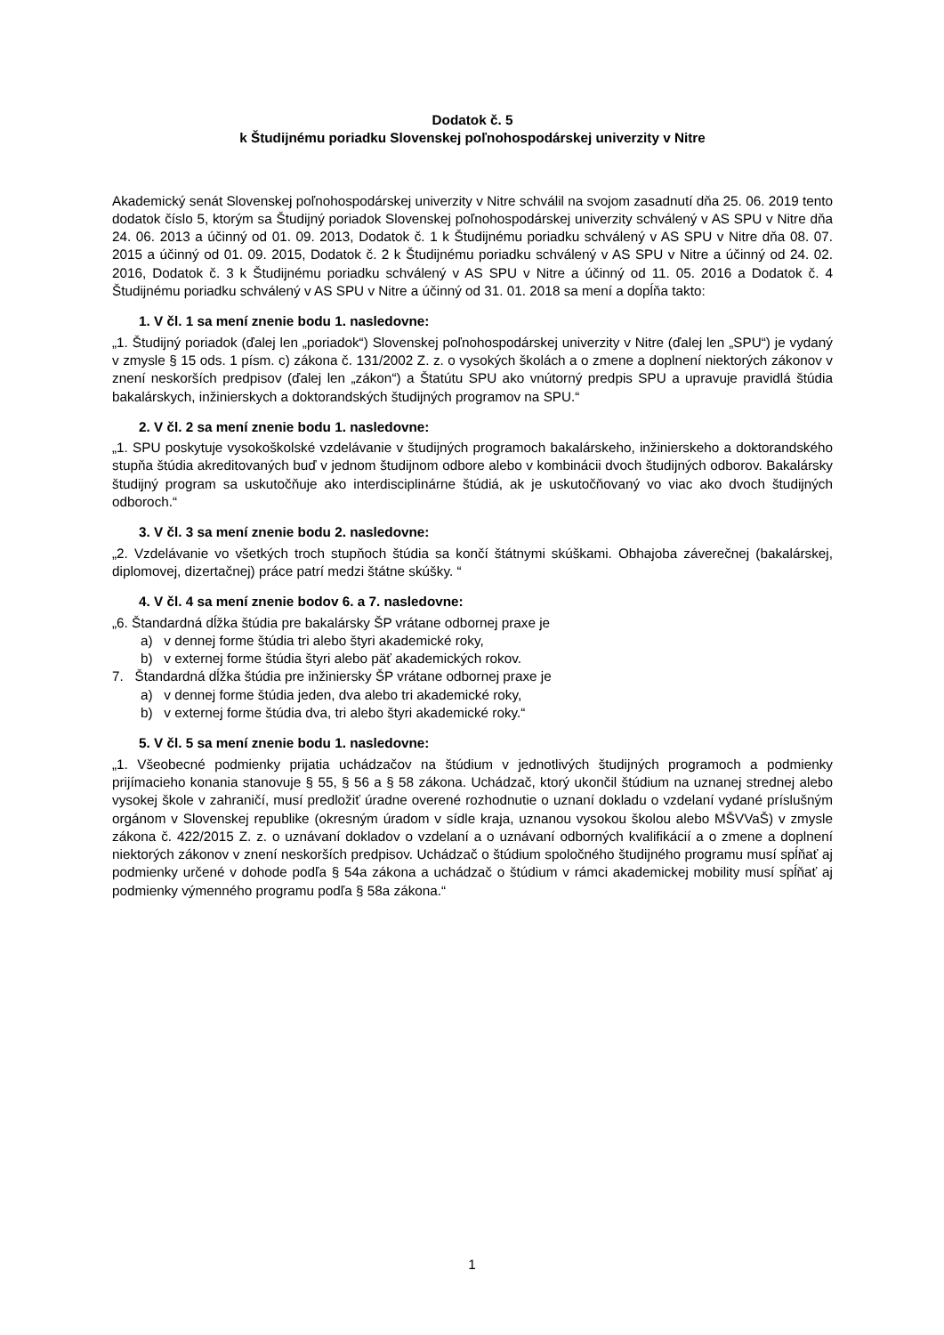Dodatok č. 5
k Študijnému poriadku Slovenskej poľnohospodárskej univerzity v Nitre
Akademický senát Slovenskej poľnohospodárskej univerzity v Nitre schválil na svojom zasadnutí dňa 25. 06. 2019 tento dodatok číslo 5, ktorým sa Študijný poriadok Slovenskej poľnohospodárskej univerzity schválený v AS SPU v Nitre dňa 24. 06. 2013 a účinný od 01. 09. 2013, Dodatok č. 1 k Študijnému poriadku schválený v AS SPU v Nitre dňa 08. 07. 2015 a účinný od 01. 09. 2015, Dodatok č. 2 k Študijnému poriadku schválený v AS SPU v Nitre a účinný od 24. 02. 2016, Dodatok č. 3 k Študijnému poriadku schválený v AS SPU v Nitre a účinný od 11. 05. 2016 a Dodatok č. 4 Študijnému poriadku schválený v AS SPU v Nitre a účinný od 31. 01. 2018 sa mení a dopĺňa takto:
1. V čl. 1 sa mení znenie bodu 1. nasledovne:
„1. Študijný poriadok (ďalej len „poriadok“) Slovenskej poľnohospodárskej univerzity v Nitre (ďalej len „SPU“) je vydaný v zmysle § 15 ods. 1 písm. c) zákona č. 131/2002 Z. z. o vysokých školách a o zmene a doplnení niektorých zákonov v znení neskorších predpisov (ďalej len „zákon“) a Štatútu SPU ako vnútorný predpis SPU a upravuje pravidlá štúdia bakalárskych, inžinierskych a doktorandských študijných programov na SPU.“
2. V čl. 2 sa mení znenie bodu 1. nasledovne:
„1. SPU poskytuje vysokoškolské vzdelávanie v študijných programoch bakalárskeho, inžinierskeho a doktorandského stupňa štúdia akreditovaných buď v jednom študijnom odbore alebo v kombinácii dvoch študijných odborov. Bakalársky študijný program sa uskutočňuje ako interdisciplinárne štúdiá, ak je uskutočňovaný vo viac ako dvoch študijných odboroch.“
3. V čl. 3 sa mení znenie bodu 2. nasledovne:
„2. Vzdelávanie vo všetkých troch stupňoch štúdia sa končí štátnymi skúškami. Obhajoba záverečnej (bakalárskej, diplomovej, dizertačnej) práce patrí medzi štátne skúšky. “
4. V čl. 4 sa mení znenie bodov 6. a 7. nasledovne:
„6. Štandardná dĺžka štúdia pre bakalársky ŠP vrátane odbornej praxe je
a) v dennej forme štúdia tri alebo štyri akademické roky,
b) v externej forme štúdia štyri alebo päť akademických rokov.
7. Štandardná dĺžka štúdia pre inžiniersky ŠP vrátane odbornej praxe je
a) v dennej forme štúdia jeden, dva alebo tri akademické roky,
b) v externej forme štúdia dva, tri alebo štyri akademické roky.“
5. V čl. 5 sa mení znenie bodu 1. nasledovne:
„1. Všeobecné podmienky prijatia uchádzačov na štúdium v jednotlivých študijných programoch a podmienky prijímacieho konania stanovuje § 55, § 56 a § 58 zákona. Uchádzač, ktorý ukončil štúdium na uznanej strednej alebo vysokej škole v zahraničí, musí predložiť úradne overené rozhodnutie o uznaní dokladu o vzdelaní vydané príslušným orgánom v Slovenskej republike (okresným úradom v sídle kraja, uznanou vysokou školou alebo MŠVVaŠ) v zmysle zákona č. 422/2015 Z. z. o uznávaní dokladov o vzdelaní a o uznávaní odborných kvalifikácií a o zmene a doplnení niektorých zákonov v znení neskorších predpisov. Uchádzač o štúdium spoločného študijného programu musí spĺňať aj podmienky určené v dohode podľa § 54a zákona a uchádzač o štúdium v rámci akademickej mobility musí spĺňať aj podmienky výmenného programu podľa § 58a zákona.“
1